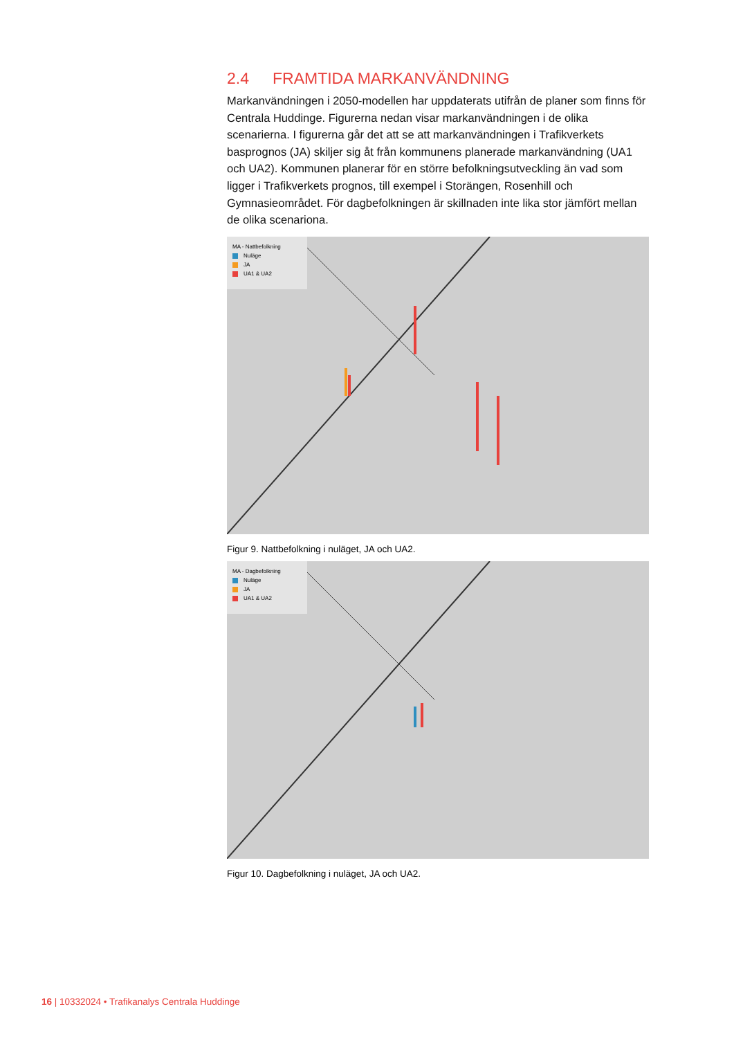2.4 FRAMTIDA MARKANVÄNDNING
Markanvändningen i 2050-modellen har uppdaterats utifrån de planer som finns för Centrala Huddinge. Figurerna nedan visar markanvändningen i de olika scenarierna. I figurerna går det att se att markanvändningen i Trafikverkets basprognos (JA) skiljer sig åt från kommunens planerade markanvändning (UA1 och UA2). Kommunen planerar för en större befolkningsutveckling än vad som ligger i Trafikverkets prognos, till exempel i Storängen, Rosenhill och Gymnasieområdet. För dagbefolkningen är skillnaden inte lika stor jämfört mellan de olika scenariona.
MA - Nattbefolkning
Nuläge
JA
UA1 & UA2
Figur 9. Nattbefolkning i nuläget, JA och UA2.
MA - Dagbefolkning
Nuläge
JA
UA1 & UA2
Figur 10. Dagbefolkning i nuläget, JA och UA2.
16 | 10332024 • Trafikanalys Centrala Huddinge